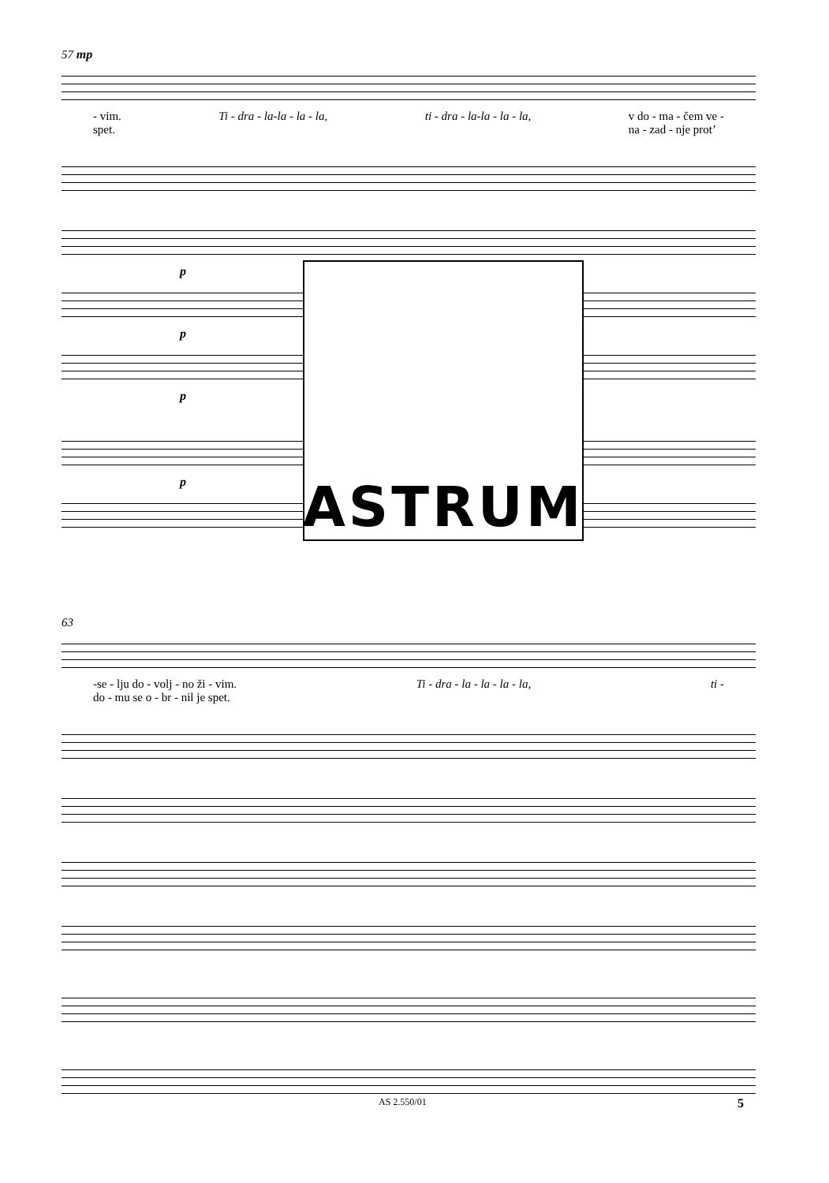57 mp
- vim.
spet. Ti - dra - la-la - la - la, ti - dra - la-la - la - la, v do - ma - čem ve -
na - zad - nje prot’
p
p
p
p
ASTRUM
63
-se - lju do - volj - no ži - vim.
do - mu se o - br - nil je spet. Ti - dra - la - la - la - la, ti -
AS 2.550/01 5